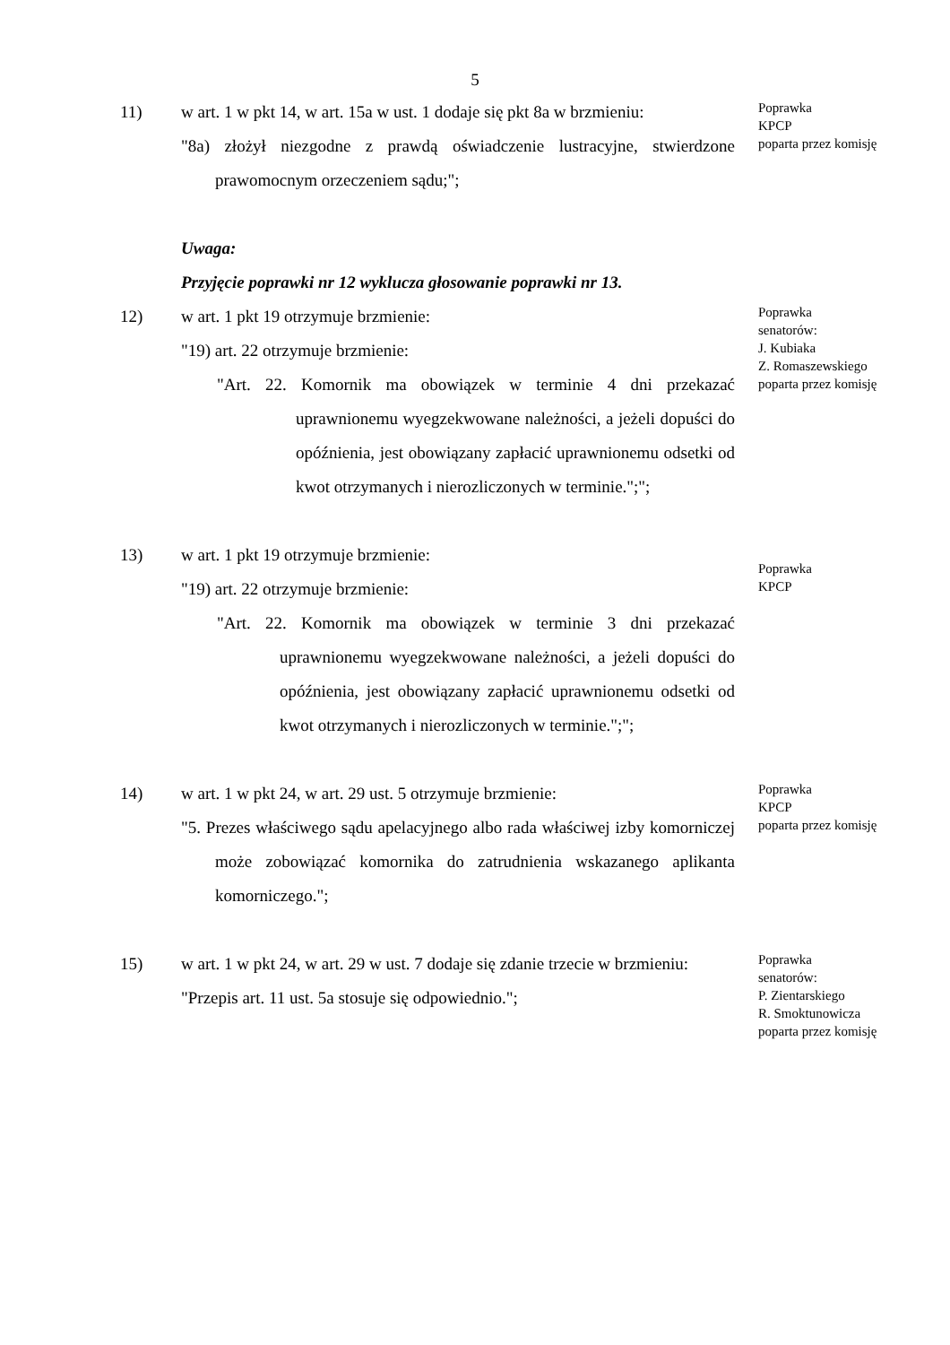5
11) w art. 1 w pkt 14, w art. 15a w ust. 1 dodaje się pkt 8a w brzmieniu:
"8a) złożył niezgodne z prawdą oświadczenie lustracyjne, stwierdzone prawomocnym orzeczeniem sądu;";
Poprawka
KPCP
poparta przez komisję
Uwaga:
Przyjęcie poprawki nr 12 wyklucza głosowanie poprawki nr 13.
12) w art. 1 pkt 19 otrzymuje brzmienie:
"19) art. 22 otrzymuje brzmienie:
"Art. 22. Komornik ma obowiązek w terminie 4 dni przekazać uprawnionemu wyegzekwowane należności, a jeżeli dopuści do opóźnienia, jest obowiązany zapłacić uprawnionemu odsetki od kwot otrzymanych i nierozliczonych w terminie.";";
Poprawka
senatorów:
J. Kubiaka
Z. Romaszewskiego
poparta przez komisję
13) w art. 1 pkt 19 otrzymuje brzmienie:
"19) art. 22 otrzymuje brzmienie:
"Art. 22. Komornik ma obowiązek w terminie 3 dni przekazać uprawnionemu wyegzekwowane należności, a jeżeli dopuści do opóźnienia, jest obowiązany zapłacić uprawnionemu odsetki od kwot otrzymanych i nierozliczonych w terminie.";";
Poprawka
KPCP
14) w art. 1 w pkt 24, w art. 29 ust. 5 otrzymuje brzmienie:
"5. Prezes właściwego sądu apelacyjnego albo rada właściwej izby komorniczej może zobowiązać komornika do zatrudnienia wskazanego aplikanta komorniczego.";
Poprawka
KPCP
poparta przez komisję
15) w art. 1 w pkt 24, w art. 29 w ust. 7 dodaje się zdanie trzecie w brzmieniu:
"Przepis art. 11 ust. 5a stosuje się odpowiednio.";
Poprawka
senatorów:
P. Zientarskiego
R. Smoktunowicza
poparta przez komisję